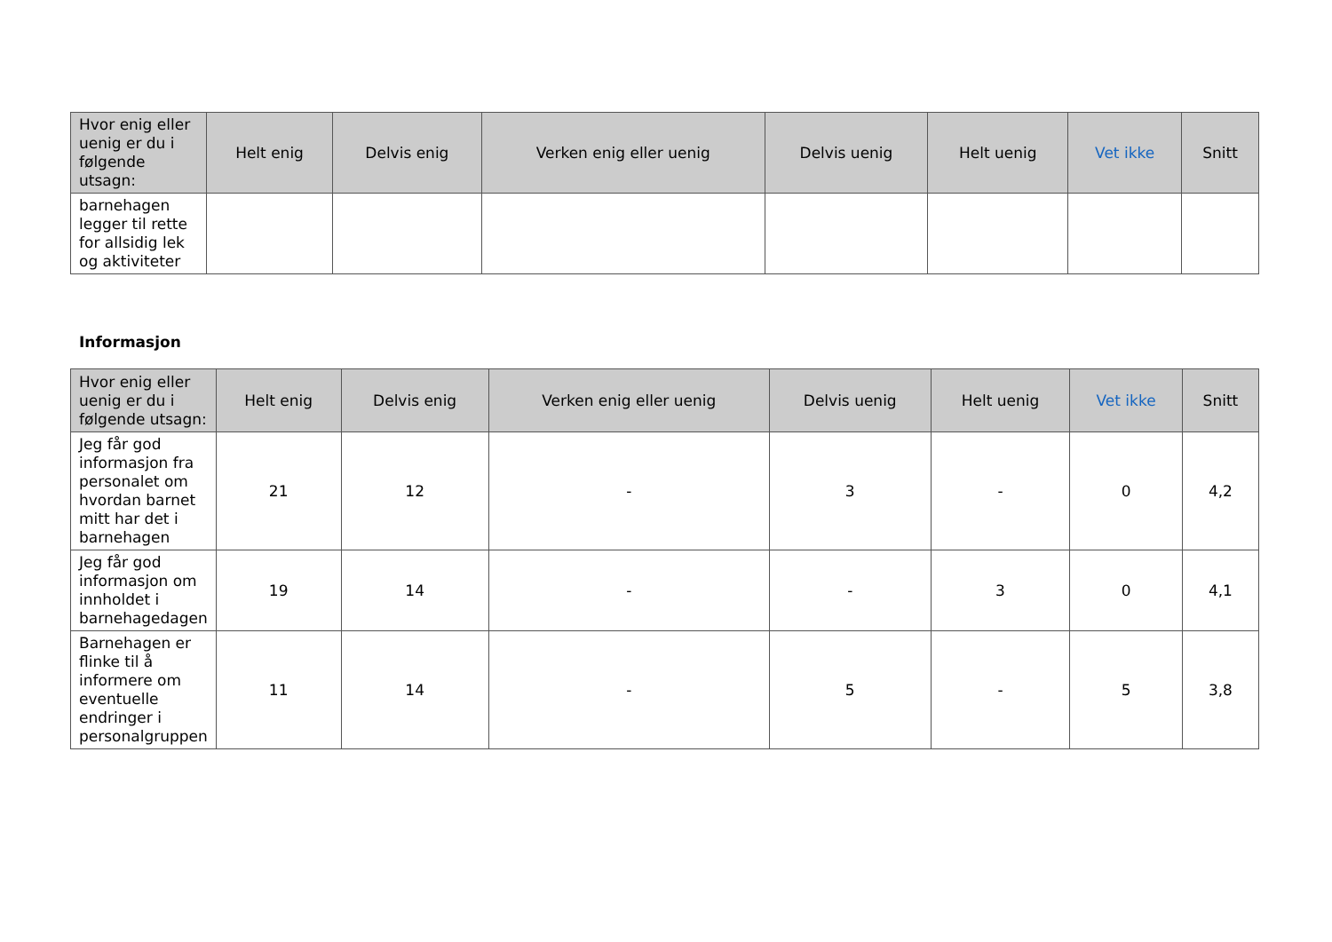| Hvor enig eller uenig er du i følgende utsagn: | Helt enig | Delvis enig | Verken enig eller uenig | Delvis uenig | Helt uenig | Vet ikke | Snitt |
| --- | --- | --- | --- | --- | --- | --- | --- |
| barnehagen legger til rette for allsidig lek og aktiviteter | | | | | | | |
Informasjon
| Hvor enig eller uenig er du i følgende utsagn: | Helt enig | Delvis enig | Verken enig eller uenig | Delvis uenig | Helt uenig | Vet ikke | Snitt |
| --- | --- | --- | --- | --- | --- | --- | --- |
| Jeg får god informasjon fra personalet om hvordan barnet mitt har det i barnehagen | 21 | 12 | - | 3 | - | 0 | 4,2 |
| Jeg får god informasjon om innholdet i barnehagedagen | 19 | 14 | - | - | 3 | 0 | 4,1 |
| Barnehagen er flinke til å informere om eventuelle endringer i personalgruppen | 11 | 14 | - | 5 | - | 5 | 3,8 |